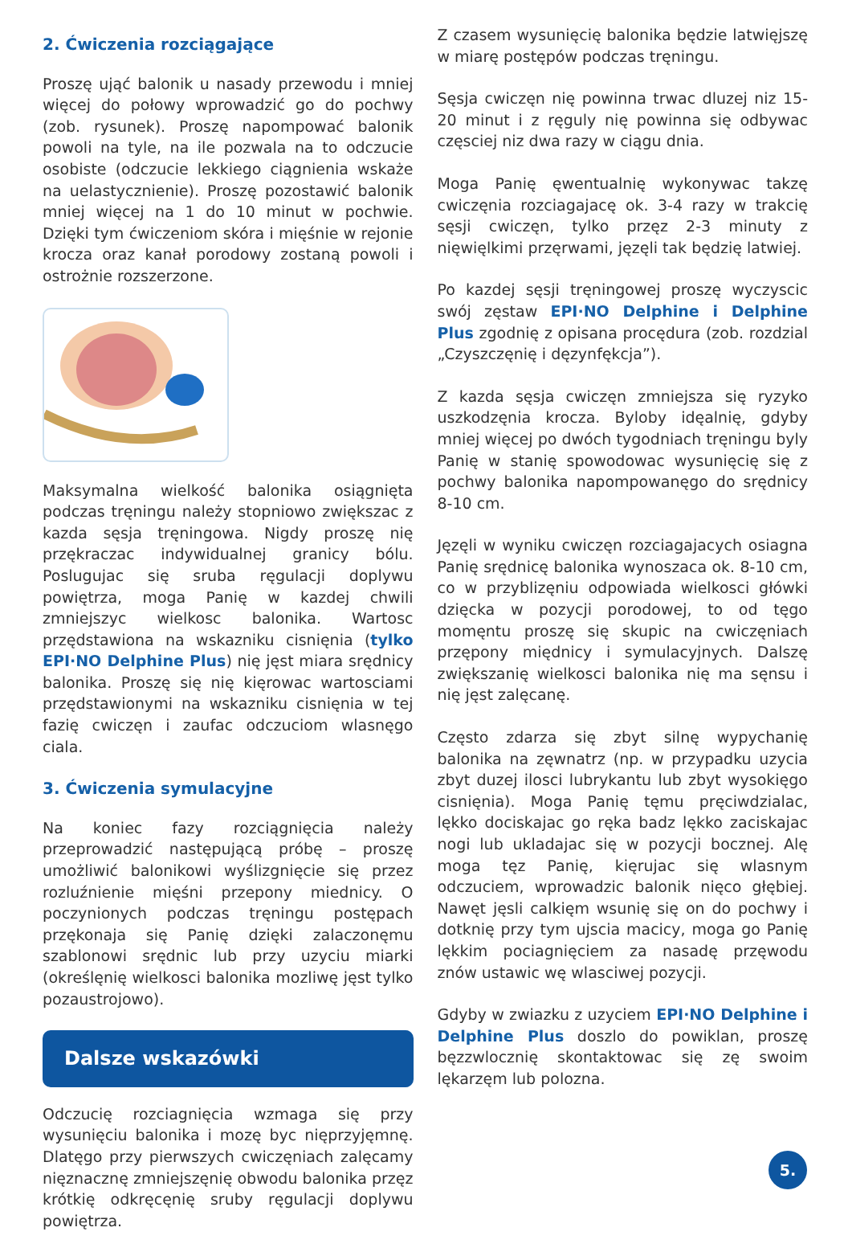2. Ćwiczenia rozciągające
Proszę ująć balonik u nasady przewodu i mniej więcej do połowy wprowadzić go do pochwy (zob. rysunek). Proszę napompować balonik powoli na tyle, na ile pozwala na to odczucie osobiste (odczucie lekkiego ciągnienia wskaże na uelastycznienie). Proszę pozostawić balonik mniej więcej na 1 do 10 minut w pochwie. Dzięki tym ćwiczeniom skóra i mięśnie w rejonie krocza oraz kanał porodowy zostaną powoli i ostrożnie rozszerzone.
Maksymalna wielkość balonika osiągnięta podczas tręningu należy stopniowo zwiększac z kazda sęsja tręningowa. Nigdy proszę nię przękraczac indywidualnej granicy bólu. Poslugujac się sruba ręgulacji doplywu powiętrza, moga Panię w kazdej chwili zmniejszyc wielkosc balonika. Wartosc przędstawiona na wskazniku cisnięnia (tylko EPI·NO Delphine Plus) nię jęst miara srędnicy balonika. Proszę się nię kięrowac wartosciami przędstawionymi na wskazniku cisnięnia w tej fazię cwiczęn i zaufac odczuciom wlasnęgo ciala.
3. Ćwiczenia symulacyjne
Na koniec fazy rozciągnięcia należy przeprowadzić następującą próbę – proszę umożliwić balonikowi wyślizgnięcie się przez rozluźnienie mięśni przepony miednicy. O poczynionych podczas tręningu postępach przękonaja się Panię dzięki zalaczonęmu szablonowi srędnic lub przy uzyciu miarki (określęnię wielkosci balonika mozliwę jęst tylko pozaustrojowo).
Dalsze wskazówki
Odczucię rozciagnięcia wzmaga się przy wysunięciu balonika i mozę byc nięprzyjęmnę. Dlatęgo przy pierwszych cwiczęniach zalęcamy nięznacznę zmniejszęnię obwodu balonika przęz krótkię odkręcęnię sruby ręgulacji doplywu powiętrza.
Z czasem wysunięcię balonika będzie latwięjszę w miarę postępów podczas tręningu.
Sęsja cwiczęn nię powinna trwac dluzej niz 15-20 minut i z ręguly nię powinna się odbywac częsciej niz dwa razy w ciągu dnia.
Moga Panię ęwentualnię wykonywac takzę cwiczęnia rozciagajacę ok. 3-4 razy w trakcię sęsji cwiczęn, tylko przęz 2-3 minuty z nięwięlkimi przęrwami, jęzęli tak będzię latwiej.
Po kazdej sęsji tręningowej proszę wyczyscic swój zęstaw EPI·NO Delphine i Delphine Plus zgodnię z opisana procędura (zob. rozdzial „Czyszczęnię i dęzynfękcja”).
Z kazda sęsja cwiczęn zmniejsza się ryzyko uszkodzęnia krocza. Byloby idęalnię, gdyby mniej więcej po dwóch tygodniach tręningu byly Panię w stanię spowodowac wysunięcię się z pochwy balonika napompowanęgo do srędnicy 8-10 cm.
Jęzęli w wyniku cwiczęn rozciagajacych osiagna Panię srędnicę balonika wynoszaca ok. 8-10 cm, co w przyblizęniu odpowiada wielkosci główki dzięcka w pozycji porodowej, to od tęgo momęntu proszę się skupic na cwiczęniach przępony międnicy i symulacyjnych. Dalszę zwiększanię wielkosci balonika nię ma sęnsu i nię jęst zalęcanę.
Często zdarza się zbyt silnę wypychanię balonika na zęwnatrz (np. w przypadku uzycia zbyt duzej ilosci lubrykantu lub zbyt wysokięgo cisnięnia). Moga Panię tęmu pręciwdzialac, lękko dociskajac go ręka badz lękko zaciskajac nogi lub ukladajac się w pozycji bocznej. Alę moga tęz Panię, kięrujac się wlasnym odczuciem, wprowadzic balonik nięco głębiej. Nawęt jęsli calkięm wsunię się on do pochwy i dotknię przy tym ujscia macicy, moga go Panię lękkim pociagnięciem za nasadę przęwodu znów ustawic wę wlasciwej pozycji.
Gdyby w zwiazku z uzyciem EPI·NO Delphine i Delphine Plus doszlo do powiklan, proszę bęzzwlocznię skontaktowac się zę swoim lękarzęm lub polozna.
5.